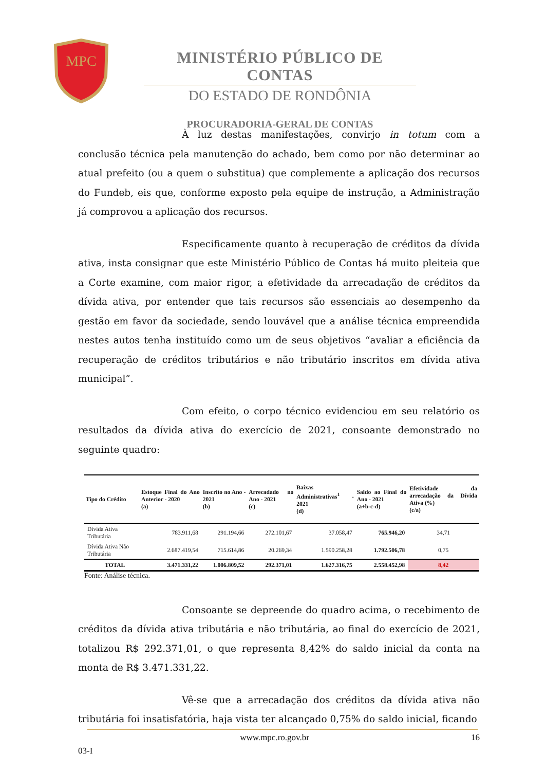MPC
MINISTÉRIO PÚBLICO DE CONTAS
DO ESTADO DE RONDÔNIA
PROCURADORIA-GERAL DE CONTAS
À luz destas manifestações, convirjo in totum com a conclusão técnica pela manutenção do achado, bem como por não determinar ao atual prefeito (ou a quem o substitua) que complemente a aplicação dos recursos do Fundeb, eis que, conforme exposto pela equipe de instrução, a Administração já comprovou a aplicação dos recursos.
Especificamente quanto à recuperação de créditos da dívida ativa, insta consignar que este Ministério Público de Contas há muito pleiteia que a Corte examine, com maior rigor, a efetividade da arrecadação de créditos da dívida ativa, por entender que tais recursos são essenciais ao desempenho da gestão em favor da sociedade, sendo louvável que a análise técnica empreendida nestes autos tenha instituído como um de seus objetivos “avaliar a eficiência da recuperação de créditos tributários e não tributário inscritos em dívida ativa municipal”.
Com efeito, o corpo técnico evidenciou em seu relatório os resultados da dívida ativa do exercício de 2021, consoante demonstrado no seguinte quadro:
| Tipo do Crédito | Estoque Final do Ano Anterior - 2020 (a) | Inscrito no Ano - 2021 (b) | Arrecadado no Ano - 2021 (c) | Baixas Administrativas<sup>1</sup> - 2021 (d) | Saldo ao Final do Ano - 2021 (a+b-c-d) | Efetividade da arrecadação da Dívida Ativa (%) (c/a) |
| --- | --- | --- | --- | --- | --- | --- |
| Dívida Ativa Tributária | 783.911,68 | 291.194,66 | 272.101,67 | 37.058,47 | 765.946,20 | 34,71 |
| Dívida Ativa Não Tributária | 2.687.419,54 | 715.614,86 | 20.269,34 | 1.590.258,28 | 1.792.506,78 | 0,75 |
| TOTAL | 3.471.331,22 | 1.006.809,52 | 292.371,01 | 1.627.316,75 | 2.558.452,98 | 8,42 |
Fonte: Análise técnica.
Consoante se depreende do quadro acima, o recebimento de créditos da dívida ativa tributária e não tributária, ao final do exercício de 2021, totalizou R$ 292.371,01, o que representa 8,42% do saldo inicial da conta na monta de R$ 3.471.331,22.
Vê-se que a arrecadação dos créditos da dívida ativa não tributária foi insatisfatória, haja vista ter alcançado 0,75% do saldo inicial, ficando
www.mpc.ro.gov.br 16
03-I